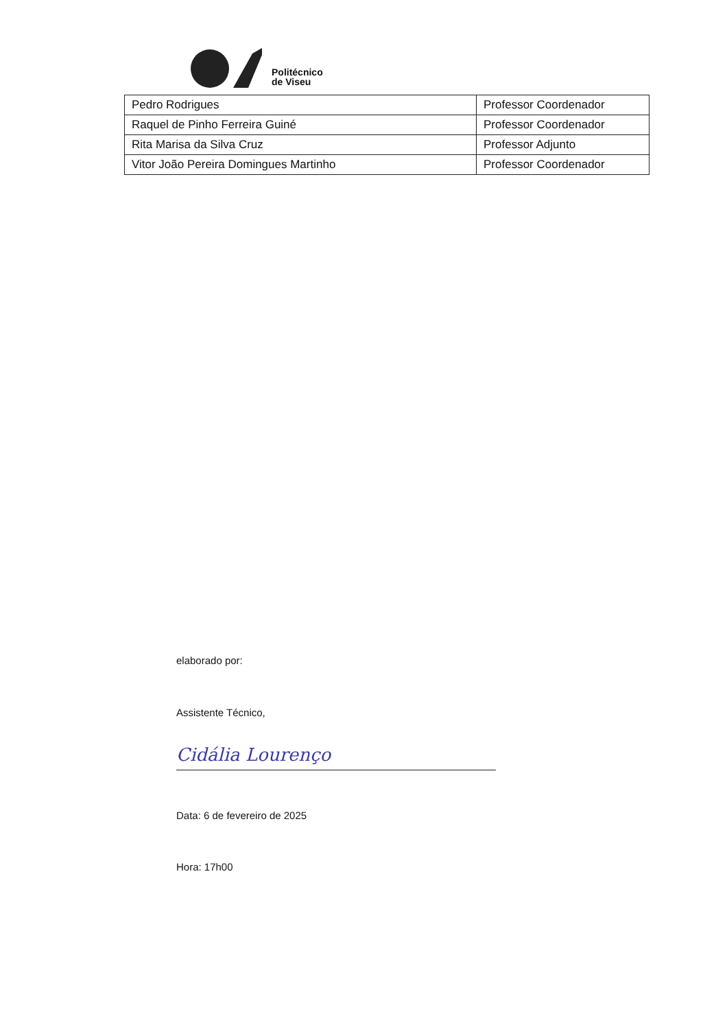Politécnico
de Viseu
| Pedro Rodrigues | Professor Coordenador |
| Raquel de Pinho Ferreira Guiné | Professor Coordenador |
| Rita Marisa da Silva Cruz | Professor Adjunto |
| Vitor João Pereira Domingues Martinho | Professor Coordenador |
elaborado por:
Assistente Técnico,
Cidália Lourenço
Data: 6 de fevereiro de 2025
Hora: 17h00